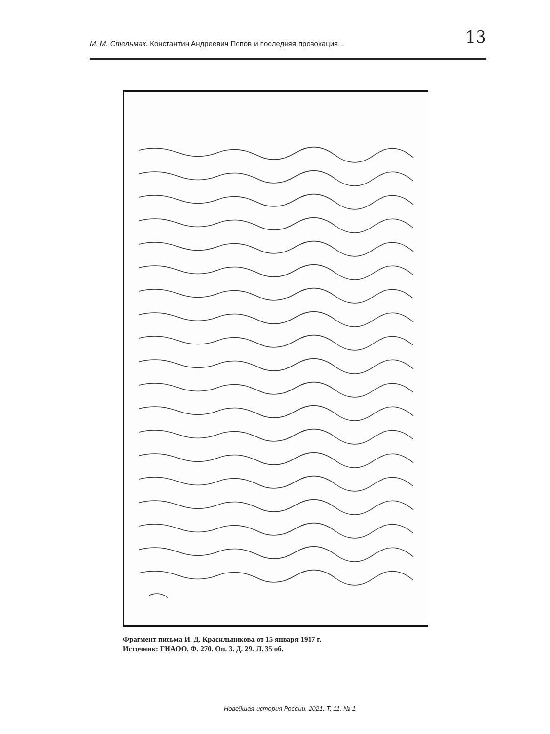М. М. Стельмак. Константин Андреевич Попов и последняя провокация...
13
Фрагмент письма И. Д. Красильникова от 15 января 1917 г.
Источник: ГИАОО. Ф. 270. Оп. 3. Д. 29. Л. 35 об.
Новейшая история России. 2021. Т. 11, № 1